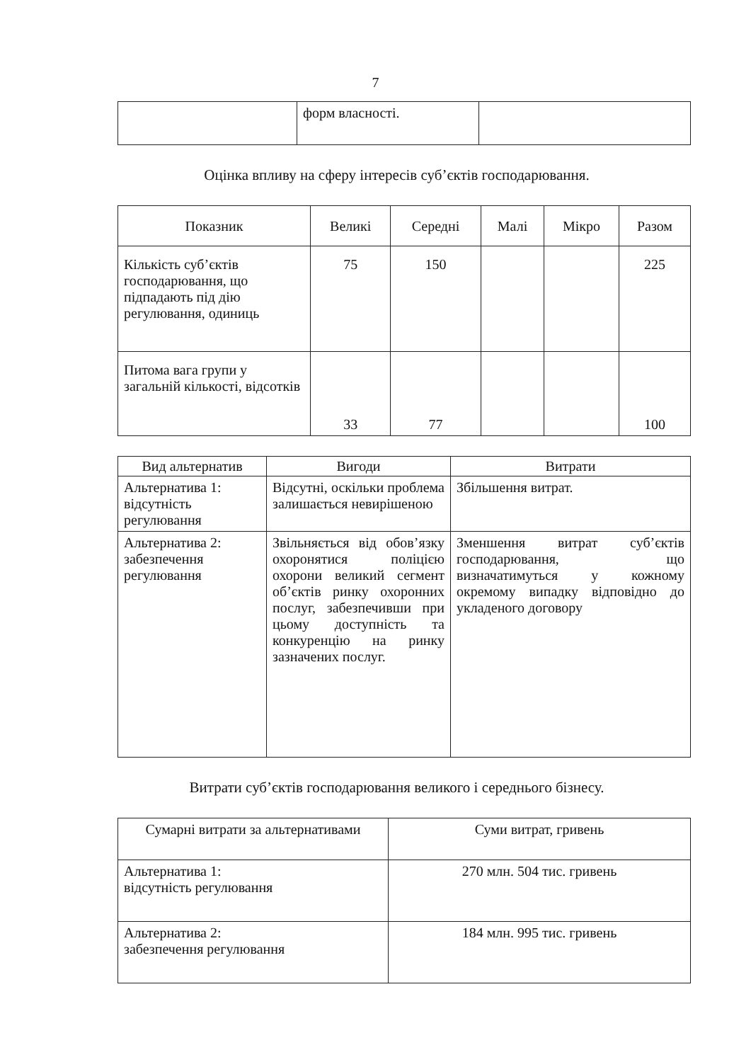7
| | форм власності. | |
Оцінка впливу на сферу інтересів суб’єктів господарювання.
| Показник | Великі | Середні | Малі | Мікро | Разом |
| --- | --- | --- | --- | --- | --- |
| Кількість суб’єктів господарювання, що підпадають під дію регулювання, одиниць | 75 | 150 | | | 225 |
| Питома вага групи у загальній кількості, відсотків | 33 | 77 | | | 100 |
| Вид альтернатив | Вигоди | Витрати |
| --- | --- | --- |
| Альтернатива 1: відсутність регулювання | Відсутні, оскільки проблема залишається невирішеною | Збільшення витрат. |
| Альтернатива 2: забезпечення регулювання | Звільняється від обов’язку охоронятися поліцією охорони великий сегмент об’єктів ринку охоронних послуг, забезпечивши при цьому доступність та конкуренцію на ринку зазначених послуг. | Зменшення витрат суб’єктів господарювання, що визначатимуться у кожному окремому випадку відповідно до укладеного договору |
Витрати суб’єктів господарювання великого і середнього бізнесу.
| Сумарні витрати за альтернативами | Суми витрат, гривень |
| Альтернатива 1: відсутність регулювання | 270 млн. 504 тис. гривень |
| Альтернатива 2: забезпечення регулювання | 184 млн. 995 тис. гривень |